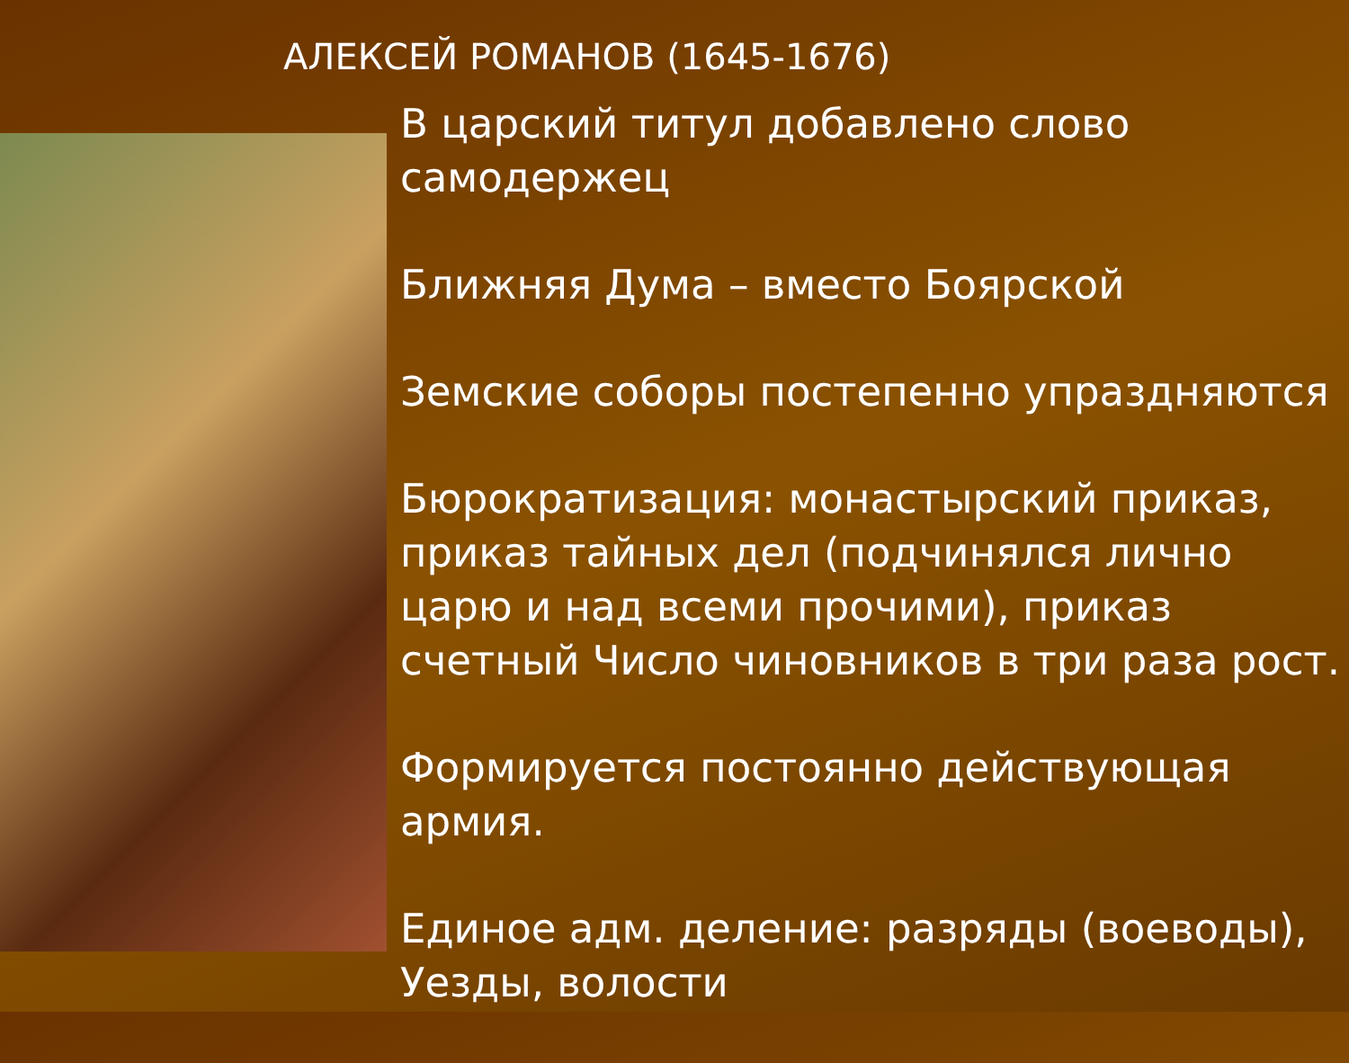АЛЕКСЕЙ РОМАНОВ (1645-1676)
В царский титул добавлено слово самодержец
Ближняя Дума – вместо Боярской
Земские соборы постепенно упраздняются
Бюрократизация: монастырский приказ, приказ тайных дел (подчинялся лично царю и над всеми прочими), приказ счетный Число чиновников в три раза рост.
Формируется постоянно действующая армия.
Единое адм. деление: разряды (воеводы), Уезды, волости